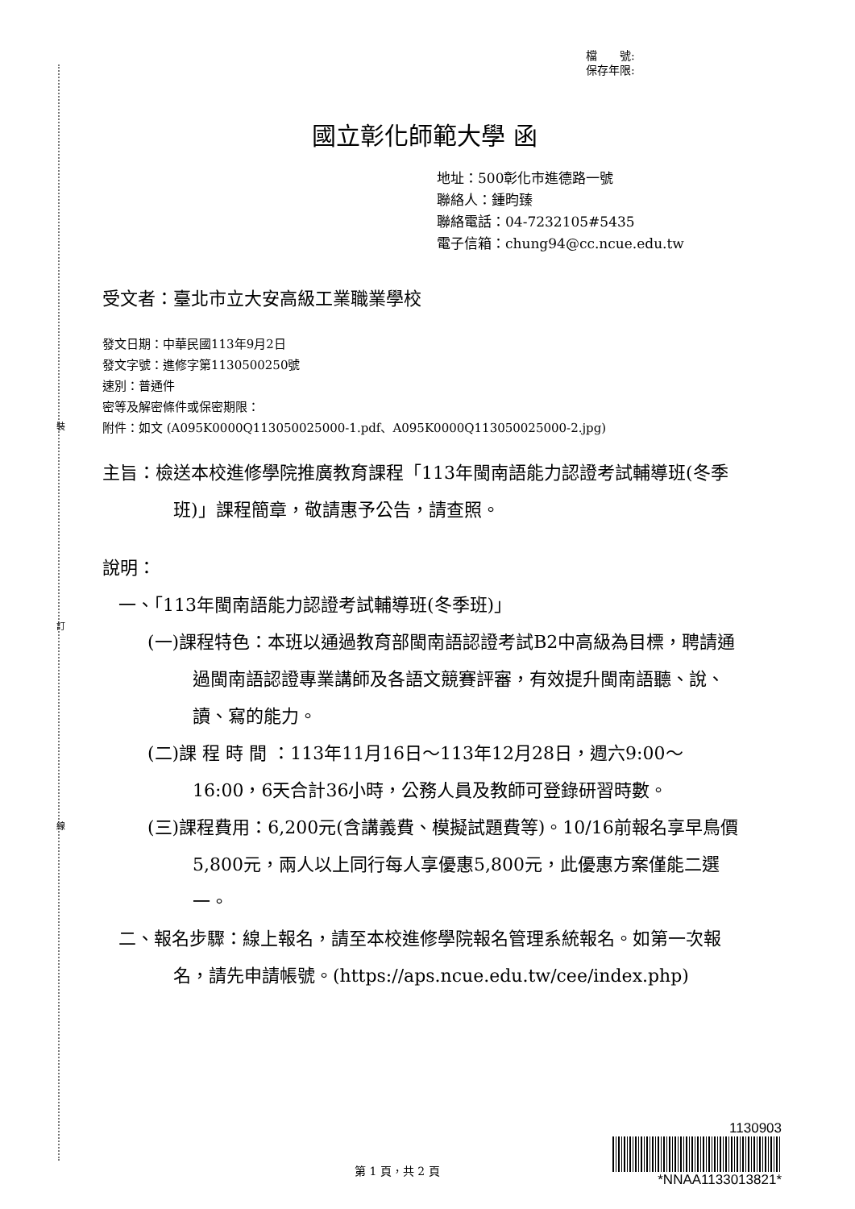裝
訂
線
檔　　號:
保存年限:
國立彰化師範大學 函
地址：500彰化市進德路一號
聯絡人：鍾昀臻
聯絡電話：04-7232105#5435
電子信箱：chung94@cc.ncue.edu.tw
受文者：臺北市立大安高級工業職業學校
發文日期：中華民國113年9月2日
發文字號：進修字第1130500250號
速別：普通件
密等及解密條件或保密期限：
附件：如文 (A095K0000Q113050025000-1.pdf、A095K0000Q113050025000-2.jpg)
主旨：檢送本校進修學院推廣教育課程「113年閩南語能力認證考試輔導班(冬季班)」課程簡章，敬請惠予公告，請查照。
說明：
一、「113年閩南語能力認證考試輔導班(冬季班)」
(一)課程特色：本班以通過教育部閩南語認證考試B2中高級為目標，聘請通過閩南語認證專業講師及各語文競賽評審，有效提升閩南語聽、說、讀、寫的能力。
(二)課 程 時 間 ：113年11月16日～113年12月28日，週六9:00～16:00，6天合計36小時，公務人員及教師可登錄研習時數。
(三)課程費用：6,200元(含講義費、模擬試題費等)。10/16前報名享早鳥價 5,800元，兩人以上同行每人享優惠5,800元，此優惠方案僅能二選一。
二、報名步驟：線上報名，請至本校進修學院報名管理系統報名。如第一次報名，請先申請帳號。(https://aps.ncue.edu.tw/cee/index.php)
第 1 頁，共 2 頁
1130903
*NNAA1133013821*